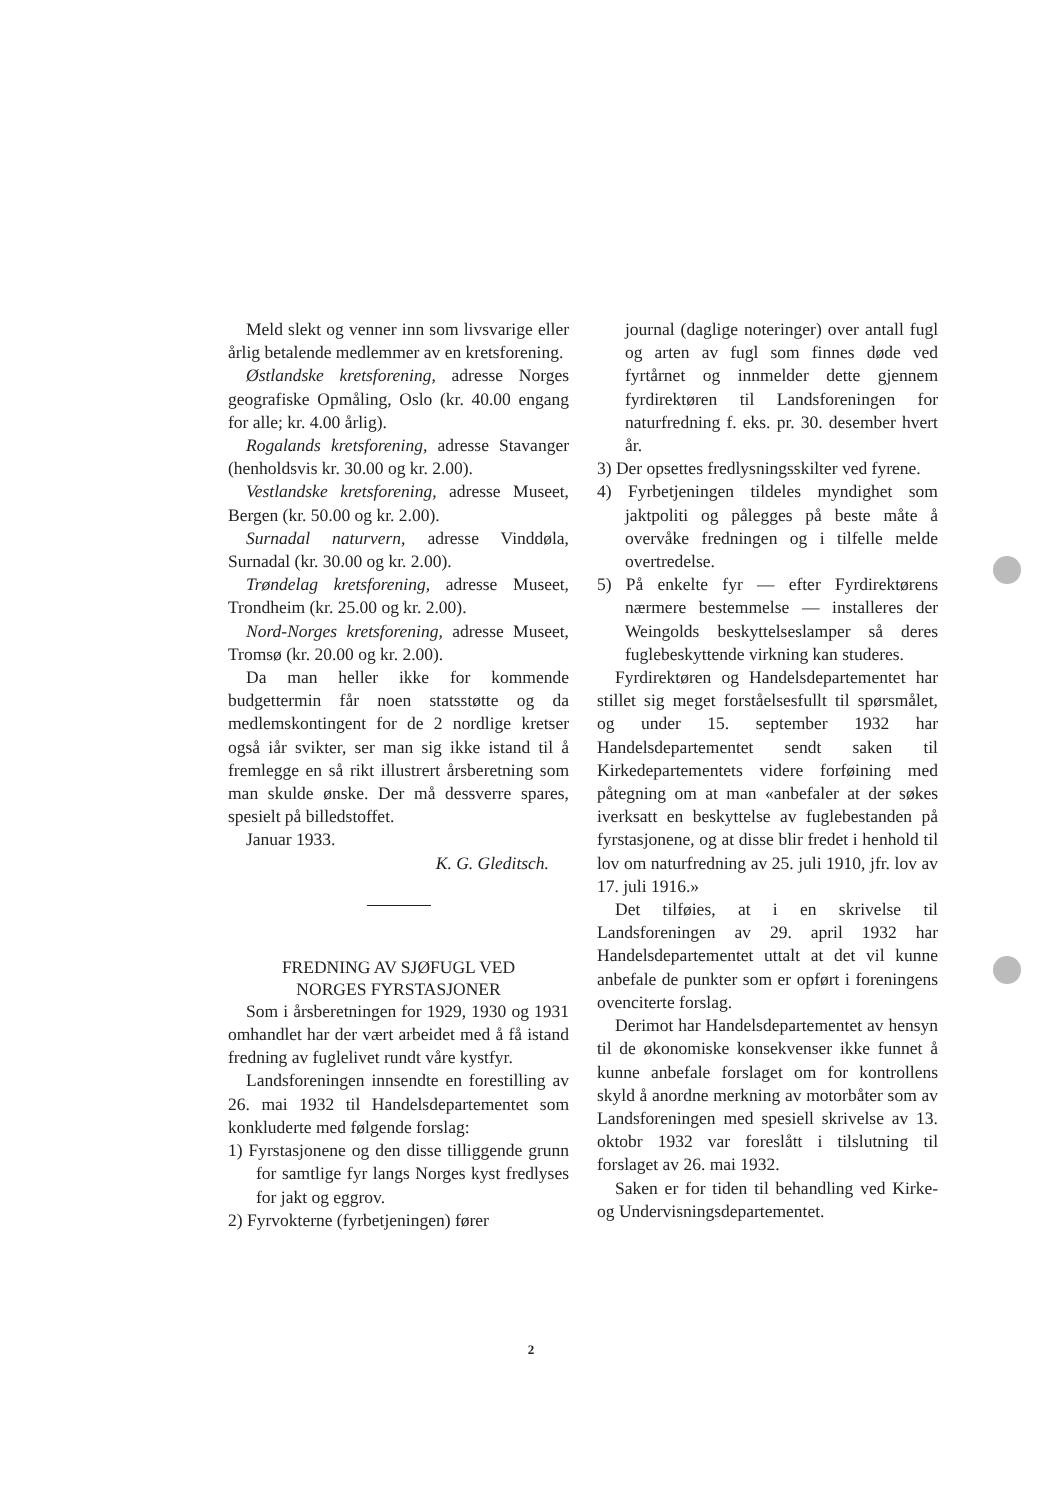Meld slekt og venner inn som livsvarige eller årlig betalende medlemmer av en kretsforening.
Østlandske kretsforening, adresse Norges geografiske Opmåling, Oslo (kr. 40.00 engang for alle; kr. 4.00 årlig).
Rogalands kretsforening, adresse Stavanger (henholdsvis kr. 30.00 og kr. 2.00).
Vestlandske kretsforening, adresse Museet, Bergen (kr. 50.00 og kr. 2.00).
Surnadal naturvern, adresse Vinddøla, Surnadal (kr. 30.00 og kr. 2.00).
Trøndelag kretsforening, adresse Museet, Trondheim (kr. 25.00 og kr. 2.00).
Nord-Norges kretsforening, adresse Museet, Tromsø (kr. 20.00 og kr. 2.00).
Da man heller ikke for kommende budgettermin får noen statsstøtte og da medlemskontingent for de 2 nordlige kretser også iår svikter, ser man sig ikke istand til å fremlegge en så rikt illustrert årsberetning som man skulde ønske. Der må dessverre spares, spesielt på billedstoffet.
Januar 1933.
K. G. Gleditsch.
FREDNING AV SJØFUGL VED
NORGES FYRSTASJONER
Som i årsberetningen for 1929, 1930 og 1931 omhandlet har der vært arbeidet med å få istand fredning av fuglelivet rundt våre kystfyr.
Landsforeningen innsendte en forestilling av 26. mai 1932 til Handelsdepartementet som konkluderte med følgende forslag:
1) Fyrstasjonene og den disse tilliggende grunn for samtlige fyr langs Norges kyst fredlyses for jakt og eggrov.
2) Fyrvokterne (fyrbetjeningen) fører
journal (daglige noteringer) over antall fugl og arten av fugl som finnes døde ved fyrtårnet og innmelder dette gjennem fyrdirektøren til Landsforeningen for naturfredning f. eks. pr. 30. desember hvert år.
3) Der opsettes fredlysningsskilter ved fyrene.
4) Fyrbetjeningen tildeles myndighet som jaktpoliti og pålegges på beste måte å overvåke fredningen og i tilfelle melde overtredelse.
5) På enkelte fyr — efter Fyrdirektørens nærmere bestemmelse — installeres der Weingolds beskyttelseslamper så deres fuglebeskyttende virkning kan studeres.
Fyrdirektøren og Handelsdepartementet har stillet sig meget forståelsesfullt til spørsmålet, og under 15. september 1932 har Handelsdepartementet sendt saken til Kirkedepartementets videre forføining med påtegning om at man «anbefaler at der søkes iverksatt en beskyttelse av fuglebestanden på fyrstasjonene, og at disse blir fredet i henhold til lov om naturfredning av 25. juli 1910, jfr. lov av 17. juli 1916.»
Det tilføies, at i en skrivelse til Landsforeningen av 29. april 1932 har Handelsdepartementet uttalt at det vil kunne anbefale de punkter som er opført i foreningens ovenciterte forslag.
Derimot har Handelsdepartementet av hensyn til de økonomiske konsekvenser ikke funnet å kunne anbefale forslaget om for kontrollens skyld å anordne merkning av motorbåter som av Landsforeningen med spesiell skrivelse av 13. oktobr 1932 var foreslått i tilslutning til forslaget av 26. mai 1932.
Saken er for tiden til behandling ved Kirke- og Undervisningsdepartementet.
2